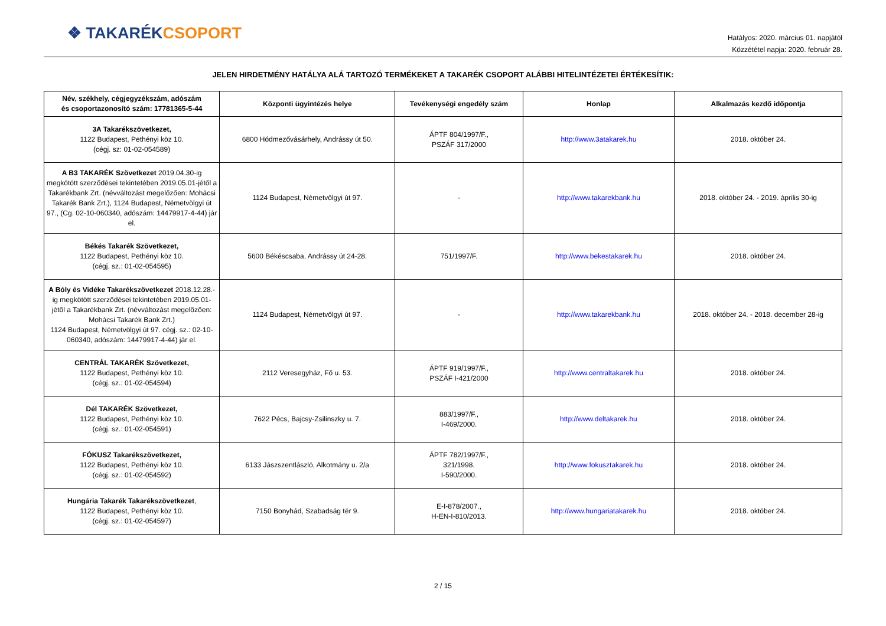❖ TAKARÉK CSOPORT
Hatályos: 2020. március 01. napjától
Közzététel napja: 2020. február 28.
JELEN HIRDETMÉNY HATÁLYA ALÁ TARTOZÓ TERMÉKEKET A TAKARÉK CSOPORT ALÁBBI HITELINTÉZETEI ÉRTÉKESÍTIK:
| Név, székhely, cégjegyzékszám, adószám és csoportazonosító szám: 17781365-5-44 | Központi ügyintézés helye | Tevékenységi engedély szám | Honlap | Alkalmazás kezdő időpontja |
| --- | --- | --- | --- | --- |
| 3A Takarékszövetkezet, 1122 Budapest, Pethényi köz 10. (cégj. sz: 01-02-054589) | 6800 Hódmezővásárhely, Andrássy út 50. | ÁPTF 804/1997/F., PSZÁF 317/2000 | http://www.3atakarek.hu | 2018. október 24. |
| A B3 TAKARÉK Szövetkezet 2019.04.30-ig megkötött szerződései tekintetében 2019.05.01-jétől a Takarékbank Zrt. (névváltozást megelőzően: Mohácsi Takarék Bank Zrt.), 1124 Budapest, Németvölgyi út 97., (Cg. 02-10-060340, adószám: 14479917-4-44) jár el. | 1124 Budapest, Németvölgyi út 97. | - | http://www.takarekbank.hu | 2018. október 24. - 2019. április 30-ig |
| Békés Takarék Szövetkezet, 1122 Budapest, Pethényi köz 10. (cégj. sz.: 01-02-054595) | 5600 Békéscsaba, Andrássy út 24-28. | 751/1997/F. | http://www.bekestakarek.hu | 2018. október 24. |
| A Bóly és Vidéke Takarékszövetkezet 2018.12.28.-ig megkötött szerződései tekintetében 2019.05.01-jétől a Takarékbank Zrt. (névváltozást megelőzően: Mohácsi Takarék Bank Zrt.) 1124 Budapest, Németvölgyi út 97. cégj. sz.: 02-10-060340, adószám: 14479917-4-44) jár el. | 1124 Budapest, Németvölgyi út 97. | - | http://www.takarekbank.hu | 2018. október 24. - 2018. december 28-ig |
| CENTRÁL TAKARÉK Szövetkezet, 1122 Budapest, Pethényi köz 10. (cégj. sz.: 01-02-054594) | 2112 Veresegyház, Fő u. 53. | ÁPTF 919/1997/F., PSZÁF I-421/2000 | http://www.centraltakarek.hu | 2018. október 24. |
| Dél TAKARÉK Szövetkezet, 1122 Budapest, Pethényi köz 10. (cégj. sz.: 01-02-054591) | 7622 Pécs, Bajcsy-Zsilinszky u. 7. | 883/1997/F., I-469/2000. | http://www.deltakarek.hu | 2018. október 24. |
| FÓKUSZ Takarékszövetkezet, 1122 Budapest, Pethényi köz 10. (cégj. sz.: 01-02-054592) | 6133 Jászszentlászló, Alkotmány u. 2/a | ÁPTF 782/1997/F., 321/1998. I-590/2000. | http://www.fokusztakarek.hu | 2018. október 24. |
| Hungária Takarék Takarékszövetkezet , 1122 Budapest, Pethényi köz 10. (cégj. sz.: 01-02-054597) | 7150 Bonyhád, Szabadság tér 9. | E-I-878/2007., H-EN-I-810/2013. | http://www.hungariatakarek.hu | 2018. október 24. |
2 / 15